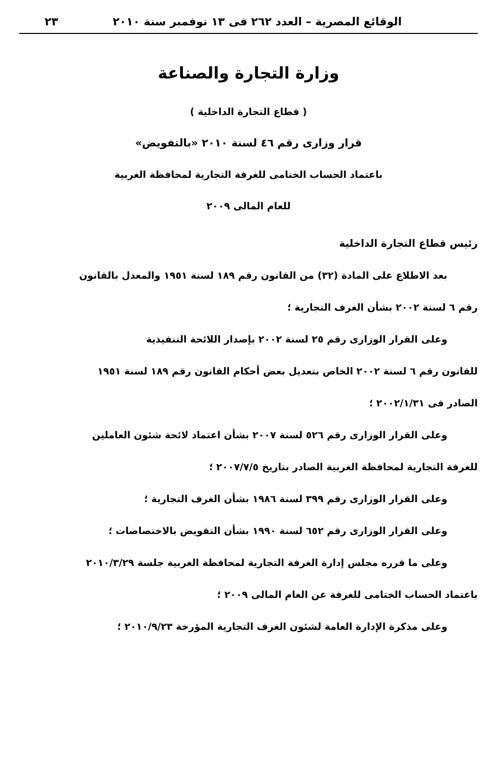الوقائع المصرية – العدد ٢٦٢ فى ١٣ نوفمبر سنة ٢٠١٠ ٢٣
وزارة التجارة والصناعة
( قطاع التجارة الداخلية )
قرار وزارى رقم ٤٦ لسنة ٢٠١٠ «بالتفويض»
باعتماد الحساب الختامى للغرفة التجارية لمحافظة الغربية
للعام المالى ٢٠٠٩
رئيس قطاع التجارة الداخلية
بعد الاطلاع على المادة (٣٢) من القانون رقم ١٨٩ لسنة ١٩٥١ والمعدل بالقانون
رقم ٦ لسنة ٢٠٠٢ بشأن الغرف التجارية ؛
وعلى القرار الوزارى رقم ٢٥ لسنة ٢٠٠٢ بإصدار اللائحة التنفيذية
للقانون رقم ٦ لسنة ٢٠٠٢ الخاص بتعديل بعض أحكام القانون رقم ١٨٩ لسنة ١٩٥١
الصادر فى ٢٠٠٢/١/٣١ ؛
وعلى القرار الوزارى رقم ٥٢٦ لسنة ٢٠٠٧ بشأن اعتماد لائحة شئون العاملين
للغرفة التجارية لمحافظة الغربية الصادر بتاريخ ٢٠٠٧/٧/٥ ؛
وعلى القرار الوزارى رقم ٣٩٩ لسنة ١٩٨٦ بشأن الغرف التجارية ؛
وعلى القرار الوزارى رقم ٦٥٢ لسنة ١٩٩٠ بشأن التفويض بالاختصاصات ؛
وعلى ما قرره مجلس إدارة الغرفة التجارية لمحافظة الغربية جلسة ٢٠١٠/٣/٢٩
باعتماد الحساب الختامى للغرفة عن العام المالى ٢٠٠٩ ؛
وعلى مذكرة الإدارة العامة لشئون الغرف التجارية المؤرخة ٢٠١٠/٩/٢٣ ؛